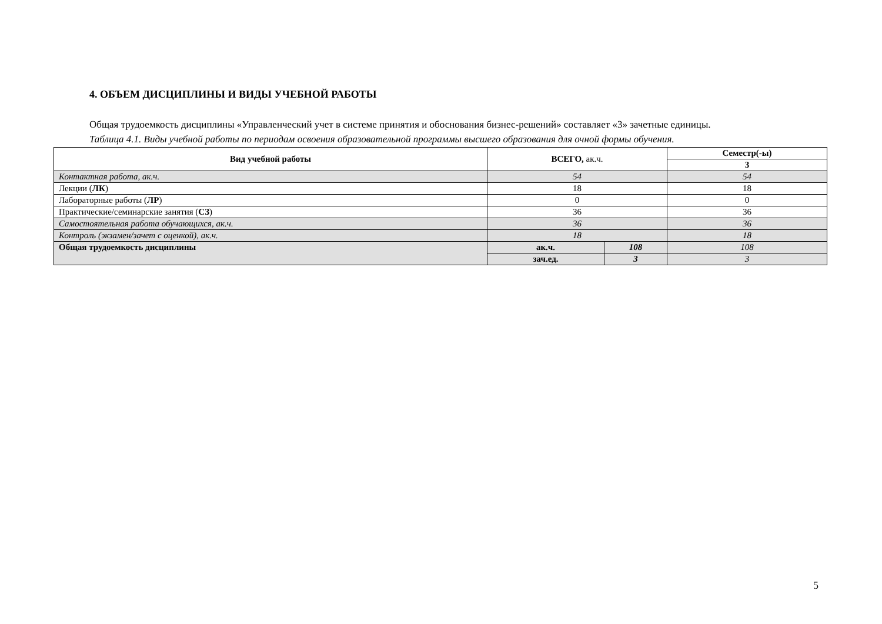4. ОБЪЕМ ДИСЦИПЛИНЫ И ВИДЫ УЧЕБНОЙ РАБОТЫ
Общая трудоемкость дисциплины «Управленческий учет в системе принятия и обоснования бизнес-решений» составляет «3» зачетные единицы.
Таблица 4.1. Виды учебной работы по периодам освоения образовательной программы высшего образования для очной формы обучения.
| Вид учебной работы | ВСЕГО, ак.ч. | | Семестр(-ы) |
| --- | --- | --- | --- |
| | | | 3 |
| Контактная работа, ак.ч. | 54 | | 54 |
| Лекции ( ЛК ) | 18 | | 18 |
| Лабораторные работы ( ЛР ) | 0 | | 0 |
| Практические/семинарские занятия ( СЗ ) | 36 | | 36 |
| Самостоятельная работа обучающихся, ак.ч. | 36 | | 36 |
| Контроль (экзамен/зачет с оценкой), ак.ч. | 18 | | 18 |
| Общая трудоемкость дисциплины | ак.ч. | 108 | 108 |
| | зач.ед. | 3 | 3 |
5